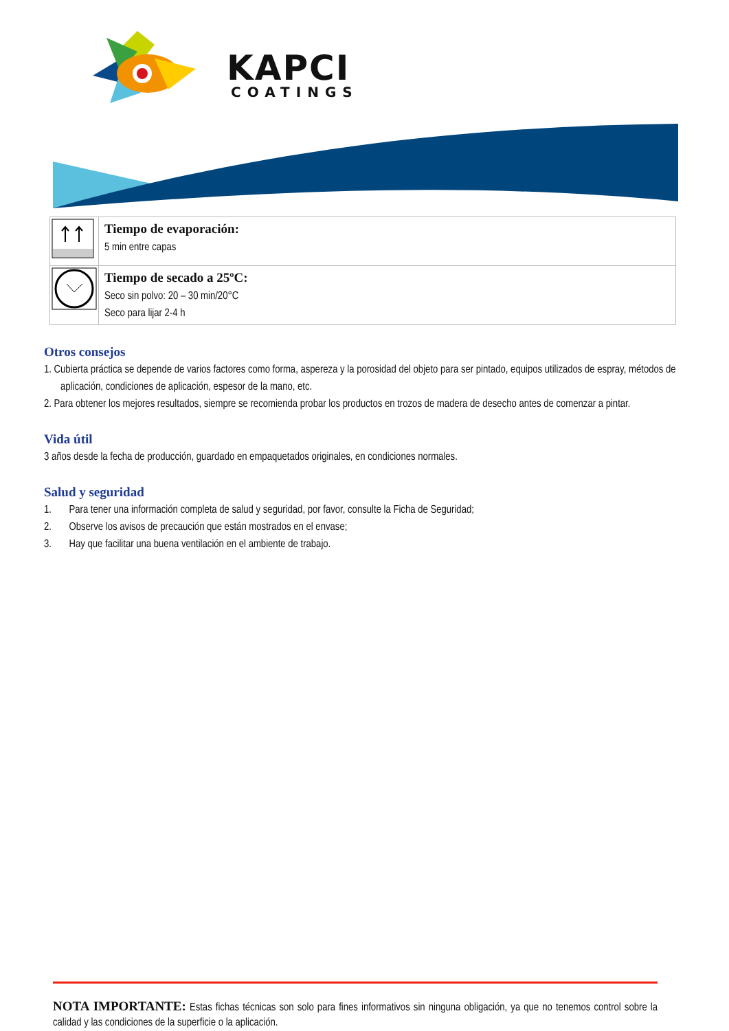KAPCI
COATINGS
| | Tiempo de evaporación: 5 min entre capas |
| | Tiempo de secado a 25ºC: Seco sin polvo: 20 – 30 min/20°C Seco para lijar 2-4 h |
Otros consejos
1. Cubierta práctica se depende de varios factores como forma, aspereza y la porosidad del objeto para ser pintado, equipos utilizados de espray, métodos de aplicación, condiciones de aplicación, espesor de la mano, etc.
2. Para obtener los mejores resultados, siempre se recomienda probar los productos en trozos de madera de desecho antes de comenzar a pintar.
Vida útil
3 años desde la fecha de producción, guardado en empaquetados originales, en condiciones normales.
Salud y seguridad
1. Para tener una información completa de salud y seguridad, por favor, consulte la Ficha de Seguridad;
2. Observe los avisos de precaución que están mostrados en el envase;
3. Hay que facilitar una buena ventilación en el ambiente de trabajo.
NOTA IMPORTANTE: Estas fichas técnicas son solo para fines informativos sin ninguna obligación, ya que no tenemos control sobre la calidad y las condiciones de la superficie o la aplicación.